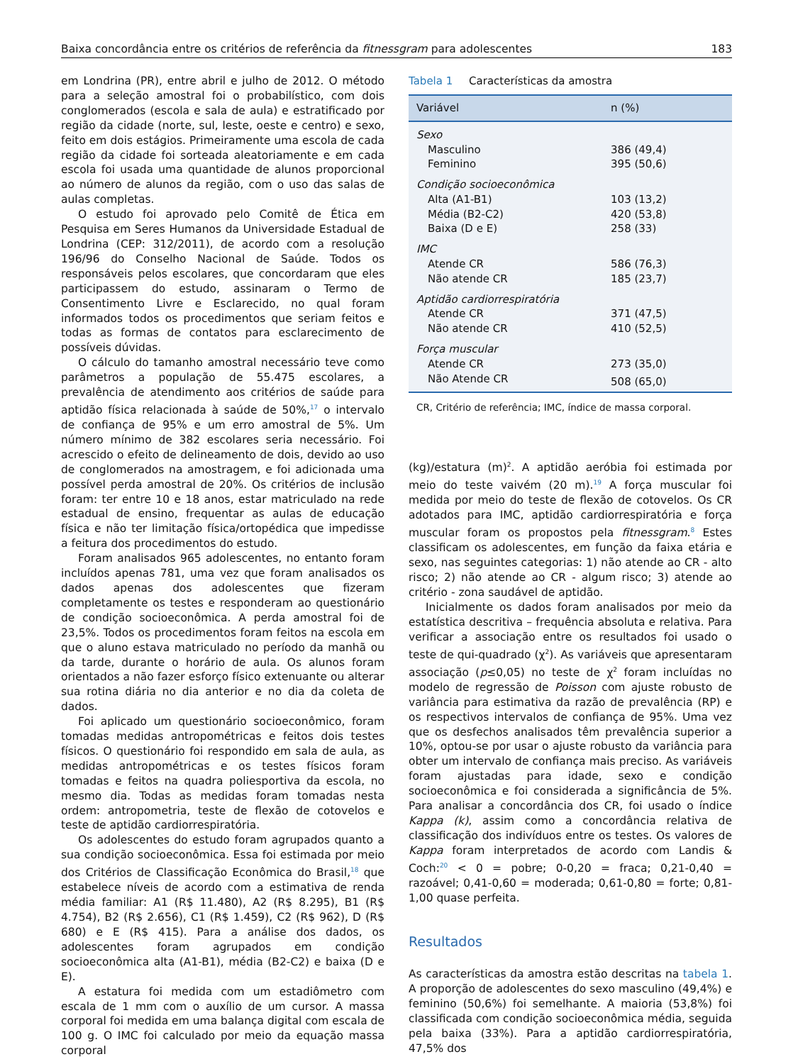Baixa concordância entre os critérios de referência da fitnessgram para adolescentes 183
em Londrina (PR), entre abril e julho de 2012. O método para a seleção amostral foi o probabilístico, com dois conglomerados (escola e sala de aula) e estratificado por região da cidade (norte, sul, leste, oeste e centro) e sexo, feito em dois estágios. Primeiramente uma escola de cada região da cidade foi sorteada aleatoriamente e em cada escola foi usada uma quantidade de alunos proporcional ao número de alunos da região, com o uso das salas de aulas completas.
O estudo foi aprovado pelo Comitê de Ética em Pesquisa em Seres Humanos da Universidade Estadual de Londrina (CEP: 312/2011), de acordo com a resolução 196/96 do Conselho Nacional de Saúde. Todos os responsáveis pelos escolares, que concordaram que eles participassem do estudo, assinaram o Termo de Consentimento Livre e Esclarecido, no qual foram informados todos os procedimentos que seriam feitos e todas as formas de contatos para esclarecimento de possíveis dúvidas.
O cálculo do tamanho amostral necessário teve como parâmetros a população de 55.475 escolares, a prevalência de atendimento aos critérios de saúde para aptidão física relacionada à saúde de 50%,<sup>17</sup> o intervalo de confiança de 95% e um erro amostral de 5%. Um número mínimo de 382 escolares seria necessário. Foi acrescido o efeito de delineamento de dois, devido ao uso de conglomerados na amostragem, e foi adicionada uma possível perda amostral de 20%. Os critérios de inclusão foram: ter entre 10 e 18 anos, estar matriculado na rede estadual de ensino, frequentar as aulas de educação física e não ter limitação física/ortopédica que impedisse a feitura dos procedimentos do estudo.
Foram analisados 965 adolescentes, no entanto foram incluídos apenas 781, uma vez que foram analisados os dados apenas dos adolescentes que fizeram completamente os testes e responderam ao questionário de condição socioeconômica. A perda amostral foi de 23,5%. Todos os procedimentos foram feitos na escola em que o aluno estava matriculado no período da manhã ou da tarde, durante o horário de aula. Os alunos foram orientados a não fazer esforço físico extenuante ou alterar sua rotina diária no dia anterior e no dia da coleta de dados.
Foi aplicado um questionário socioeconômico, foram tomadas medidas antropométricas e feitos dois testes físicos. O questionário foi respondido em sala de aula, as medidas antropométricas e os testes físicos foram tomadas e feitos na quadra poliesportiva da escola, no mesmo dia. Todas as medidas foram tomadas nesta ordem: antropometria, teste de flexão de cotovelos e teste de aptidão cardiorrespiratória.
Os adolescentes do estudo foram agrupados quanto a sua condição socioeconômica. Essa foi estimada por meio dos Critérios de Classificação Econômica do Brasil,<sup>18</sup> que estabelece níveis de acordo com a estimativa de renda média familiar: A1 (R$ 11.480), A2 (R$ 8.295), B1 (R$ 4.754), B2 (R$ 2.656), C1 (R$ 1.459), C2 (R$ 962), D (R$ 680) e E (R$ 415). Para a análise dos dados, os adolescentes foram agrupados em condição socioeconômica alta (A1-B1), média (B2-C2) e baixa (D e E).
A estatura foi medida com um estadiômetro com escala de 1 mm com o auxílio de um cursor. A massa corporal foi medida em uma balança digital com escala de 100 g. O IMC foi calculado por meio da equação massa corporal
Tabela 1 Características da amostra
| Variável | n (%) |
| --- | --- |
| Sexo | |
| Masculino | 386 (49,4) |
| Feminino | 395 (50,6) |
| Condição socioeconômica | |
| Alta (A1-B1) | 103 (13,2) |
| Média (B2-C2) | 420 (53,8) |
| Baixa (D e E) | 258 (33) |
| IMC | |
| Atende CR | 586 (76,3) |
| Não atende CR | 185 (23,7) |
| Aptidão cardiorrespiratória | |
| Atende CR | 371 (47,5) |
| Não atende CR | 410 (52,5) |
| Força muscular | |
| Atende CR | 273 (35,0) |
| Não Atende CR | 508 (65,0) |
CR, Critério de referência; IMC, índice de massa corporal.
(kg)/estatura (m)<sup>2</sup>. A aptidão aeróbia foi estimada por meio do teste vaivém (20 m).<sup>19</sup> A força muscular foi medida por meio do teste de flexão de cotovelos. Os CR adotados para IMC, aptidão cardiorrespiratória e força muscular foram os propostos pela fitnessgram.<sup>8</sup> Estes classificam os adolescentes, em função da faixa etária e sexo, nas seguintes categorias: 1) não atende ao CR - alto risco; 2) não atende ao CR - algum risco; 3) atende ao critério - zona saudável de aptidão.
Inicialmente os dados foram analisados por meio da estatística descritiva – frequência absoluta e relativa. Para verificar a associação entre os resultados foi usado o teste de qui-quadrado (χ<sup>2</sup>). As variáveis que apresentaram associação (p≤0,05) no teste de χ<sup>2</sup> foram incluídas no modelo de regressão de Poisson com ajuste robusto de variância para estimativa da razão de prevalência (RP) e os respectivos intervalos de confiança de 95%. Uma vez que os desfechos analisados têm prevalência superior a 10%, optou-se por usar o ajuste robusto da variância para obter um intervalo de confiança mais preciso. As variáveis foram ajustadas para idade, sexo e condição socioeconômica e foi considerada a significância de 5%. Para analisar a concordância dos CR, foi usado o índice Kappa (k), assim como a concordância relativa de classificação dos indivíduos entre os testes. Os valores de Kappa foram interpretados de acordo com Landis & Coch:<sup>20</sup> < 0 = pobre; 0-0,20 = fraca; 0,21-0,40 = razoável; 0,41-0,60 = moderada; 0,61-0,80 = forte; 0,81-1,00 quase perfeita.
Resultados
As características da amostra estão descritas na tabela 1. A proporção de adolescentes do sexo masculino (49,4%) e feminino (50,6%) foi semelhante. A maioria (53,8%) foi classificada com condição socioeconômica média, seguida pela baixa (33%). Para a aptidão cardiorrespiratória, 47,5% dos